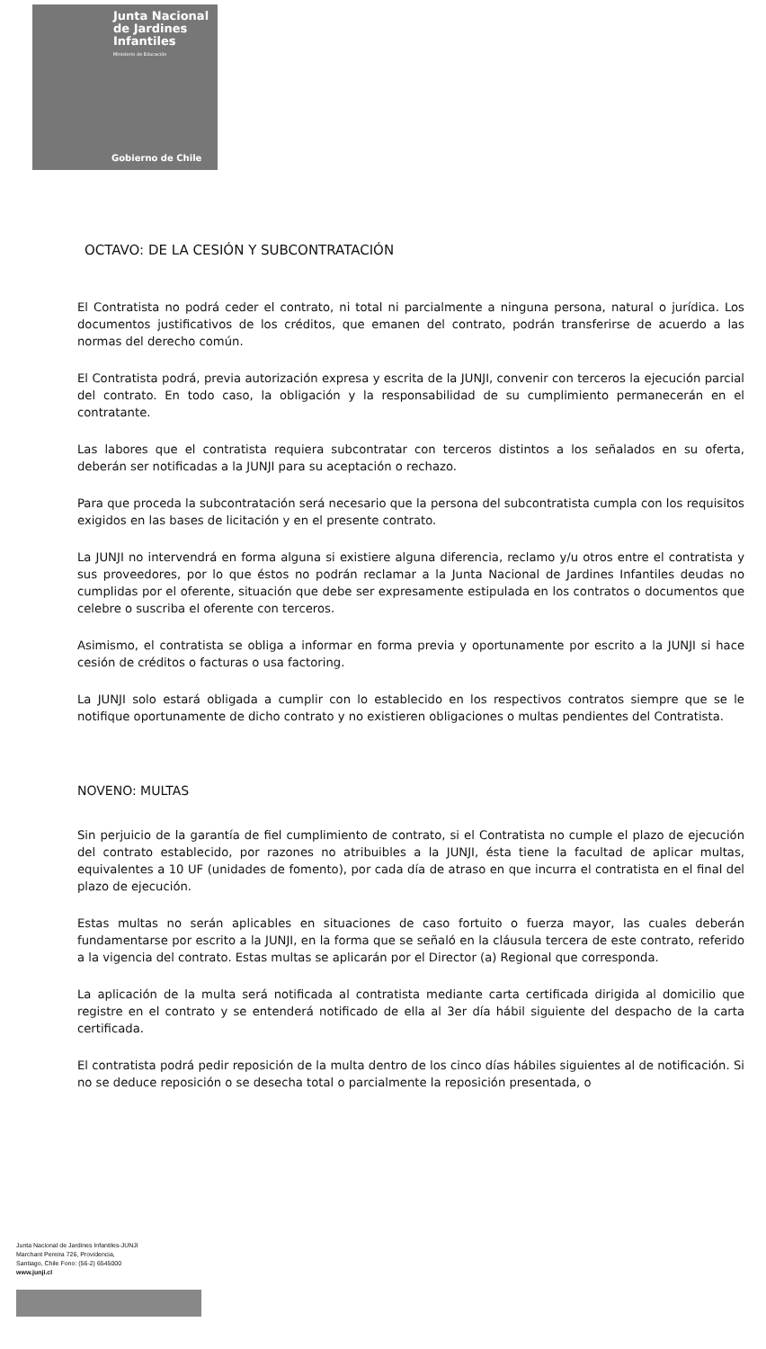Junta Nacional
de Jardines
Infantiles
Ministerio de Educación
Gobierno de Chile
OCTAVO: DE LA CESIÓN Y SUBCONTRATACIÓN
El Contratista no podrá ceder el contrato, ni total ni parcialmente a ninguna persona, natural o jurídica. Los documentos justificativos de los créditos, que emanen del contrato, podrán transferirse de acuerdo a las normas del derecho común.
El Contratista podrá, previa autorización expresa y escrita de la JUNJI, convenir con terceros la ejecución parcial del contrato. En todo caso, la obligación y la responsabilidad de su cumplimiento permanecerán en el contratante.
Las labores que el contratista requiera subcontratar con terceros distintos a los señalados en su oferta, deberán ser notificadas a la JUNJI para su aceptación o rechazo.
Para que proceda la subcontratación será necesario que la persona del subcontratista cumpla con los requisitos exigidos en las bases de licitación y en el presente contrato.
La JUNJI no intervendrá en forma alguna si existiere alguna diferencia, reclamo y/u otros entre el contratista y sus proveedores, por lo que éstos no podrán reclamar a la Junta Nacional de Jardines Infantiles deudas no cumplidas por el oferente, situación que debe ser expresamente estipulada en los contratos o documentos que celebre o suscriba el oferente con terceros.
Asimismo, el contratista se obliga a informar en forma previa y oportunamente por escrito a la JUNJI si hace cesión de créditos o facturas o usa factoring.
La JUNJI solo estará obligada a cumplir con lo establecido en los respectivos contratos siempre que se le notifique oportunamente de dicho contrato y no existieren obligaciones o multas pendientes del Contratista.
NOVENO: MULTAS
Sin perjuicio de la garantía de fiel cumplimiento de contrato, si el Contratista no cumple el plazo de ejecución del contrato establecido, por razones no atribuibles a la JUNJI, ésta tiene la facultad de aplicar multas, equivalentes a 10 UF (unidades de fomento), por cada día de atraso en que incurra el contratista en el final del plazo de ejecución.
Estas multas no serán aplicables en situaciones de caso fortuito o fuerza mayor, las cuales deberán fundamentarse por escrito a la JUNJI, en la forma que se señaló en la cláusula tercera de este contrato, referido a la vigencia del contrato. Estas multas se aplicarán por el Director (a) Regional que corresponda.
La aplicación de la multa será notificada al contratista mediante carta certificada dirigida al domicilio que registre en el contrato y se entenderá notificado de ella al 3er día hábil siguiente del despacho de la carta certificada.
El contratista podrá pedir reposición de la multa dentro de los cinco días hábiles siguientes al de notificación. Si no se deduce reposición o se desecha total o parcialmente la reposición presentada, o
Junta Nacional de Jardines Infantiles-JUNJI
Marchant Pereira 726, Providencia,
Santiago, Chile Fono: (56-2) 6545000
www.junji.cl